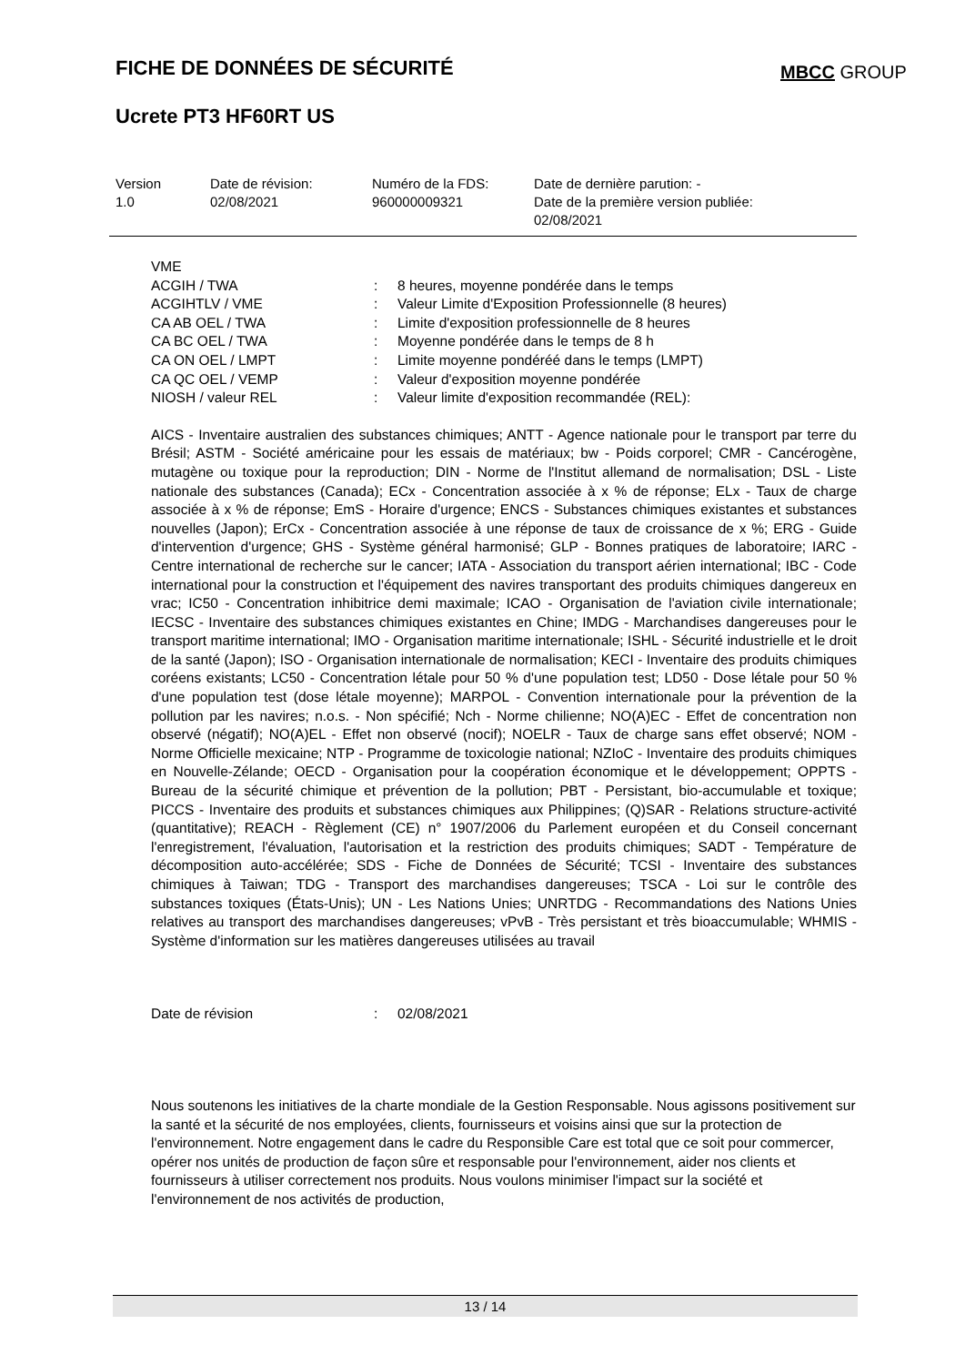FICHE DE DONNÉES DE SÉCURITÉ MBCC GROUP
Ucrete PT3 HF60RT US
| Version 1.0 | Date de révision: 02/08/2021 | Numéro de la FDS: 960000009321 | Date de dernière parution: - Date de la première version publiée: 02/08/2021 |
| VME | | |
| ACGIH / TWA | : | 8 heures, moyenne pondérée dans le temps |
| ACGIHTLV / VME | : | Valeur Limite d'Exposition Professionnelle (8 heures) |
| CA AB OEL / TWA | : | Limite d'exposition professionnelle de 8 heures |
| CA BC OEL / TWA | : | Moyenne pondérée dans le temps de 8 h |
| CA ON OEL / LMPT | : | Limite moyenne pondéréé dans le temps (LMPT) |
| CA QC OEL / VEMP | : | Valeur d'exposition moyenne pondérée |
| NIOSH / valeur REL | : | Valeur limite d'exposition recommandée (REL): |
AICS - Inventaire australien des substances chimiques; ANTT - Agence nationale pour le transport par terre du Brésil; ASTM - Société américaine pour les essais de matériaux; bw - Poids corporel; CMR - Cancérogène, mutagène ou toxique pour la reproduction; DIN - Norme de l'Institut allemand de normalisation; DSL - Liste nationale des substances (Canada); ECx - Concentration associée à x % de réponse; ELx - Taux de charge associée à x % de réponse; EmS - Horaire d'urgence; ENCS - Substances chimiques existantes et substances nouvelles (Japon); ErCx - Concentration associée à une réponse de taux de croissance de x %; ERG - Guide d'intervention d'urgence; GHS - Système général harmonisé; GLP - Bonnes pratiques de laboratoire; IARC - Centre international de recherche sur le cancer; IATA - Association du transport aérien international; IBC - Code international pour la construction et l'équipement des navires transportant des produits chimiques dangereux en vrac; IC50 - Concentration inhibitrice demi maximale; ICAO - Organisation de l'aviation civile internationale; IECSC - Inventaire des substances chimiques existantes en Chine; IMDG - Marchandises dangereuses pour le transport maritime international; IMO - Organisation maritime internationale; ISHL - Sécurité industrielle et le droit de la santé (Japon); ISO - Organisation internationale de normalisation; KECI - Inventaire des produits chimiques coréens existants; LC50 - Concentration létale pour 50 % d'une population test; LD50 - Dose létale pour 50 % d'une population test (dose létale moyenne); MARPOL - Convention internationale pour la prévention de la pollution par les navires; n.o.s. - Non spécifié; Nch - Norme chilienne; NO(A)EC - Effet de concentration non observé (négatif); NO(A)EL - Effet non observé (nocif); NOELR - Taux de charge sans effet observé; NOM - Norme Officielle mexicaine; NTP - Programme de toxicologie national; NZIoC - Inventaire des produits chimiques en Nouvelle-Zélande; OECD - Organisation pour la coopération économique et le développement; OPPTS - Bureau de la sécurité chimique et prévention de la pollution; PBT - Persistant, bio-accumulable et toxique; PICCS - Inventaire des produits et substances chimiques aux Philippines; (Q)SAR - Relations structure-activité (quantitative); REACH - Règlement (CE) n° 1907/2006 du Parlement européen et du Conseil concernant l'enregistrement, l'évaluation, l'autorisation et la restriction des produits chimiques; SADT - Température de décomposition auto-accélérée; SDS - Fiche de Données de Sécurité; TCSI - Inventaire des substances chimiques à Taiwan; TDG - Transport des marchandises dangereuses; TSCA - Loi sur le contrôle des substances toxiques (États-Unis); UN - Les Nations Unies; UNRTDG - Recommandations des Nations Unies relatives au transport des marchandises dangereuses; vPvB - Très persistant et très bioaccumulable; WHMIS - Système d'information sur les matières dangereuses utilisées au travail
| Date de révision | : | 02/08/2021 |
Nous soutenons les initiatives de la charte mondiale de la Gestion Responsable. Nous agissons positivement sur la santé et la sécurité de nos employées, clients, fournisseurs et voisins ainsi que sur la protection de l'environnement. Notre engagement dans le cadre du Responsible Care est total que ce soit pour commercer, opérer nos unités de production de façon sûre et responsable pour l'environnement, aider nos clients et fournisseurs à utiliser correctement nos produits. Nous voulons minimiser l'impact sur la société et l'environnement de nos activités de production,
13 / 14